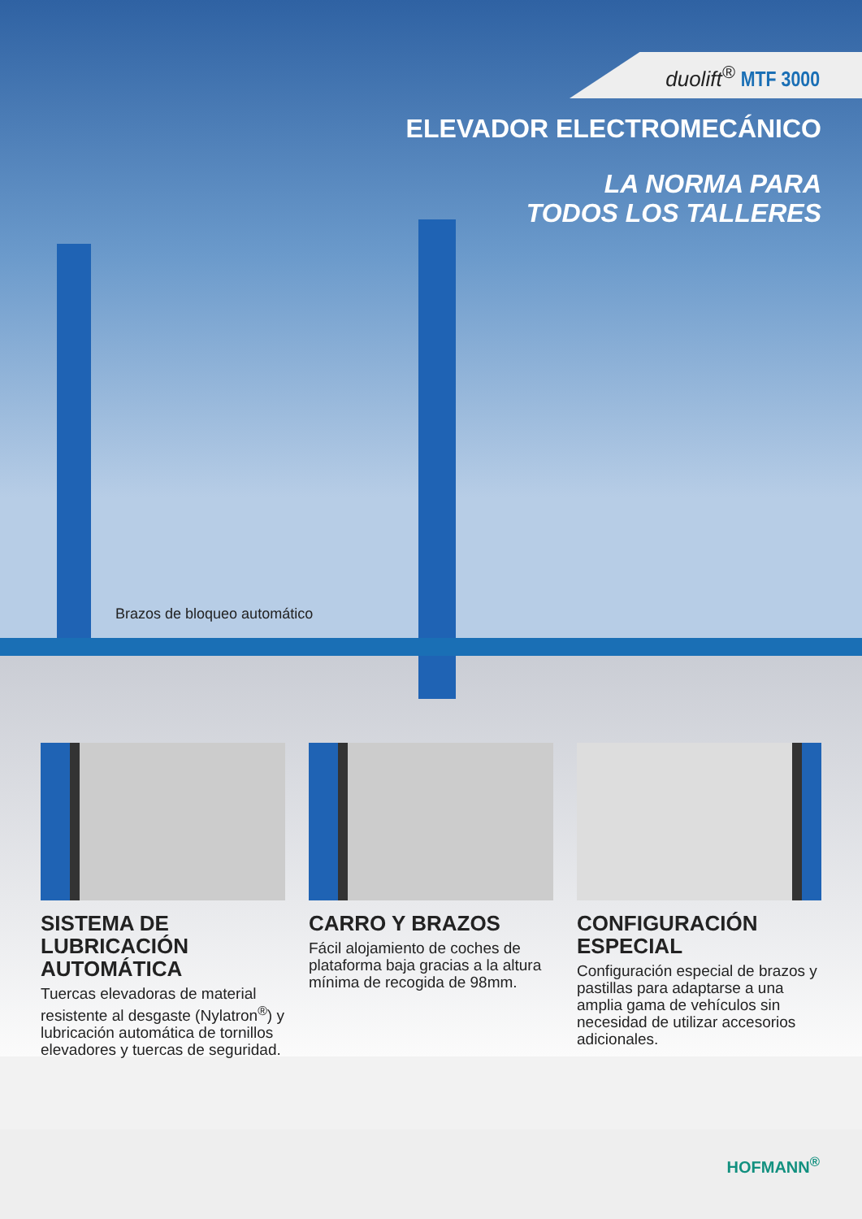duolift<sup>®</sup> MTF 3000
ELEVADOR ELECTROMECÁNICO
LA NORMA PARA
TODOS LOS TALLERES
Brazos de bloqueo automático
SISTEMA DE LUBRICACIÓN AUTOMÁTICA
Tuercas elevadoras de material resistente al desgaste (Nylatron<sup>®</sup>) y lubricación automática de tornillos elevadores y tuercas de seguridad.
CARRO Y BRAZOS
Fácil alojamiento de coches de plataforma baja gracias a la altura mínima de recogida de 98mm.
CONFIGURACIÓN ESPECIAL
Configuración especial de brazos y pastillas para adaptarse a una amplia gama de vehículos sin necesidad de utilizar accesorios adicionales.
HOFMANN<sup>®</sup>